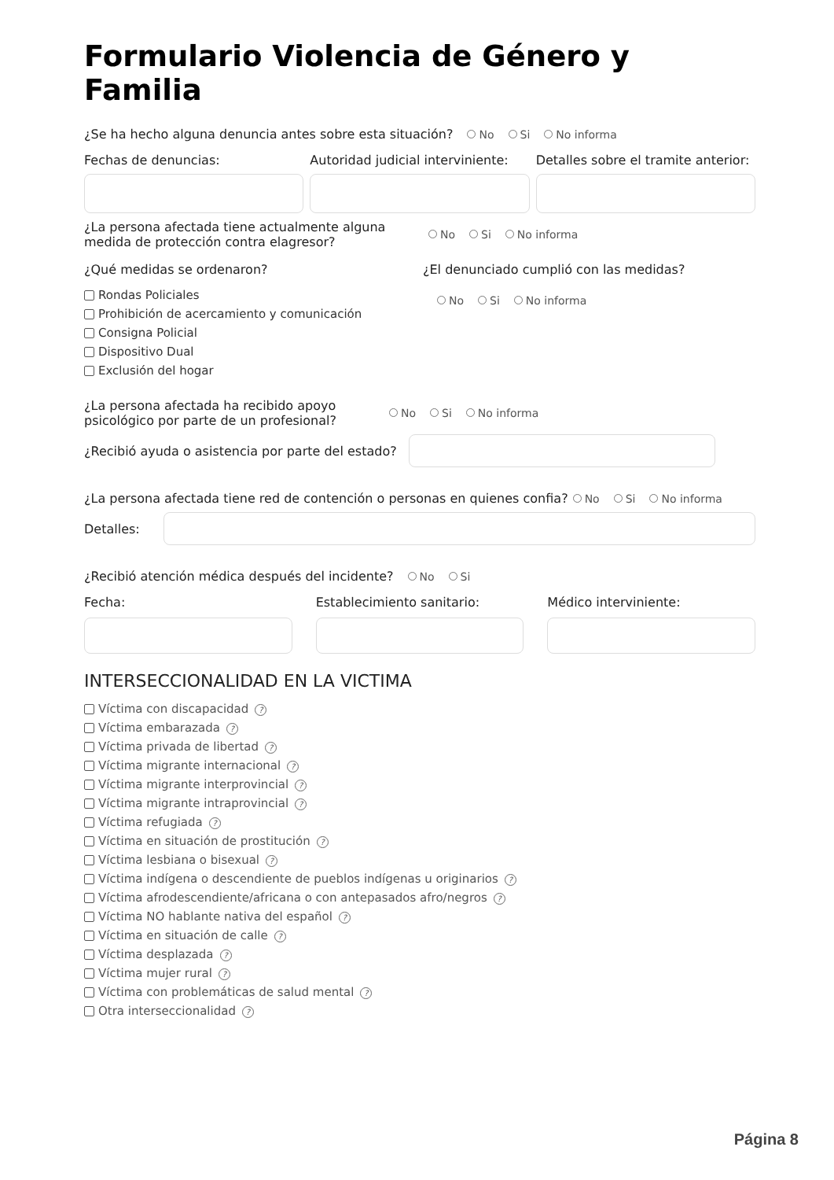Formulario Violencia de Género y Familia
¿Se ha hecho alguna denuncia antes sobre esta situación? No Si No informa
Fechas de denuncias:
Autoridad judicial interviniente:
Detalles sobre el tramite anterior:
¿La persona afectada tiene actualmente alguna medida de protección contra elagresor?
No Si No informa
¿Qué medidas se ordenaron?
Rondas Policiales
Prohibición de acercamiento y comunicación
Consigna Policial
Dispositivo Dual
Exclusión del hogar
¿El denunciado cumplió con las medidas?
No Si No informa
¿La persona afectada ha recibido apoyo psicológico por parte de un profesional?
No Si No informa
¿Recibió ayuda o asistencia por parte del estado?
¿La persona afectada tiene red de contención o personas en quienes confia? No Si No informa
Detalles:
¿Recibió atención médica después del incidente? No Si
Fecha: Establecimiento sanitario: Médico interviniente:
INTERSECCIONALIDAD EN LA VICTIMA
Víctima con discapacidad?
Víctima embarazada?
Víctima privada de libertad?
Víctima migrante internacional?
Víctima migrante interprovincial?
Víctima migrante intraprovincial?
Víctima refugiada?
Víctima en situación de prostitución?
Víctima lesbiana o bisexual?
Víctima indígena o descendiente de pueblos indígenas u originarios?
Víctima afrodescendiente/africana o con antepasados afro/negros?
Víctima NO hablante nativa del español?
Víctima en situación de calle?
Víctima desplazada?
Víctima mujer rural?
Víctima con problemáticas de salud mental?
Otra interseccionalidad?
Página 8